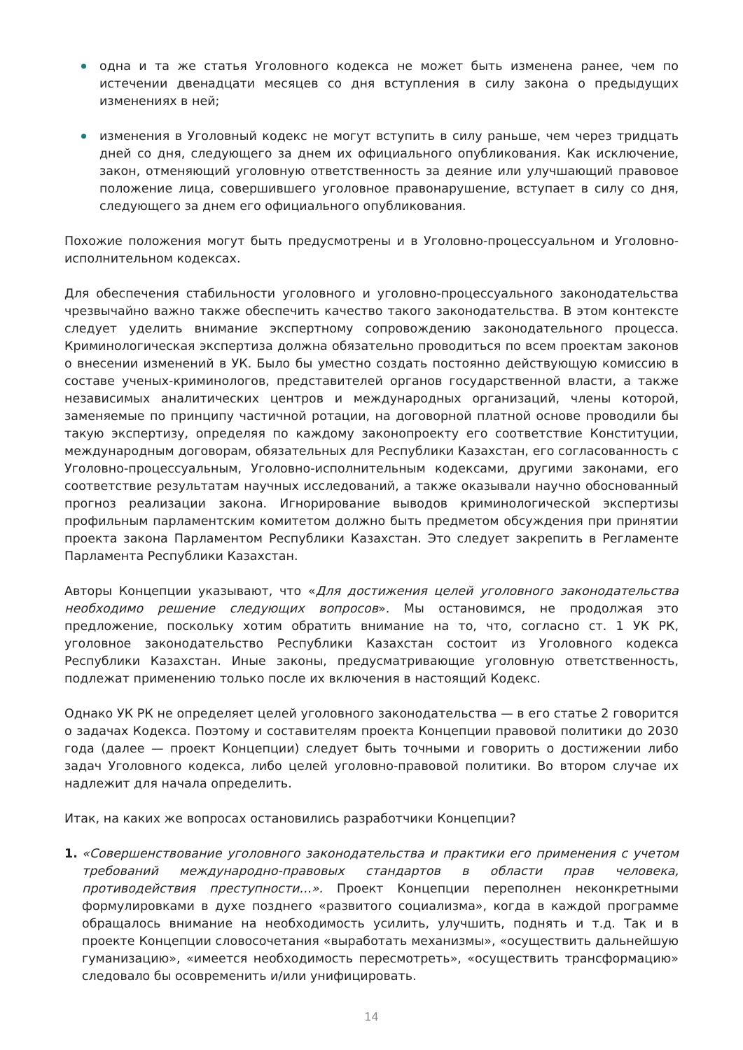одна и та же статья Уголовного кодекса не может быть изменена ранее, чем по истечении двенадцати месяцев со дня вступления в силу закона о предыдущих изменениях в ней;
изменения в Уголовный кодекс не могут вступить в силу раньше, чем через тридцать дней со дня, следующего за днем их официального опубликования. Как исключение, закон, отменяющий уголовную ответственность за деяние или улучшающий правовое положение лица, совершившего уголовное правонарушение, вступает в силу со дня, следующего за днем его официального опубликования.
Похожие положения могут быть предусмотрены и в Уголовно-процессуальном и Уголовно-исполнительном кодексах.
Для обеспечения стабильности уголовного и уголовно-процессуального законодательства чрезвычайно важно также обеспечить качество такого законодательства. В этом контексте следует уделить внимание экспертному сопровождению законодательного процесса. Криминологическая экспертиза должна обязательно проводиться по всем проектам законов о внесении изменений в УК. Было бы уместно создать постоянно действующую комиссию в составе ученых-криминологов, представителей органов государственной власти, а также независимых аналитических центров и международных организаций, члены которой, заменяемые по принципу частичной ротации, на договорной платной основе проводили бы такую экспертизу, определяя по каждому законопроекту его соответствие Конституции, международным договорам, обязательных для Республики Казахстан, его согласованность с Уголовно-процессуальным, Уголовно-исполнительным кодексами, другими законами, его соответствие результатам научных исследований, а также оказывали научно обоснованный прогноз реализации закона. Игнорирование выводов криминологической экспертизы профильным парламентским комитетом должно быть предметом обсуждения при принятии проекта закона Парламентом Республики Казахстан. Это следует закрепить в Регламенте Парламента Республики Казахстан.
Авторы Концепции указывают, что «Для достижения целей уголовного законодательства необходимо решение следующих вопросов». Мы остановимся, не продолжая это предложение, поскольку хотим обратить внимание на то, что, согласно ст. 1 УК РК, уголовное законодательство Республики Казахстан состоит из Уголовного кодекса Республики Казахстан. Иные законы, предусматривающие уголовную ответственность, подлежат применению только после их включения в настоящий Кодекс.
Однако УК РК не определяет целей уголовного законодательства — в его статье 2 говорится о задачах Кодекса. Поэтому и составителям проекта Концепции правовой политики до 2030 года (далее — проект Концепции) следует быть точными и говорить о достижении либо задач Уголовного кодекса, либо целей уголовно-правовой политики. Во втором случае их надлежит для начала определить.
Итак, на каких же вопросах остановились разработчики Концепции?
1. «Совершенствование уголовного законодательства и практики его применения с учетом требований международно-правовых стандартов в области прав человека, противодействия преступности…». Проект Концепции переполнен неконкретными формулировками в духе позднего «развитого социализма», когда в каждой программе обращалось внимание на необходимость усилить, улучшить, поднять и т.д. Так и в проекте Концепции словосочетания «выработать механизмы», «осуществить дальнейшую гуманизацию», «имеется необходимость пересмотреть», «осуществить трансформацию» следовало бы осовременить и/или унифицировать.
14